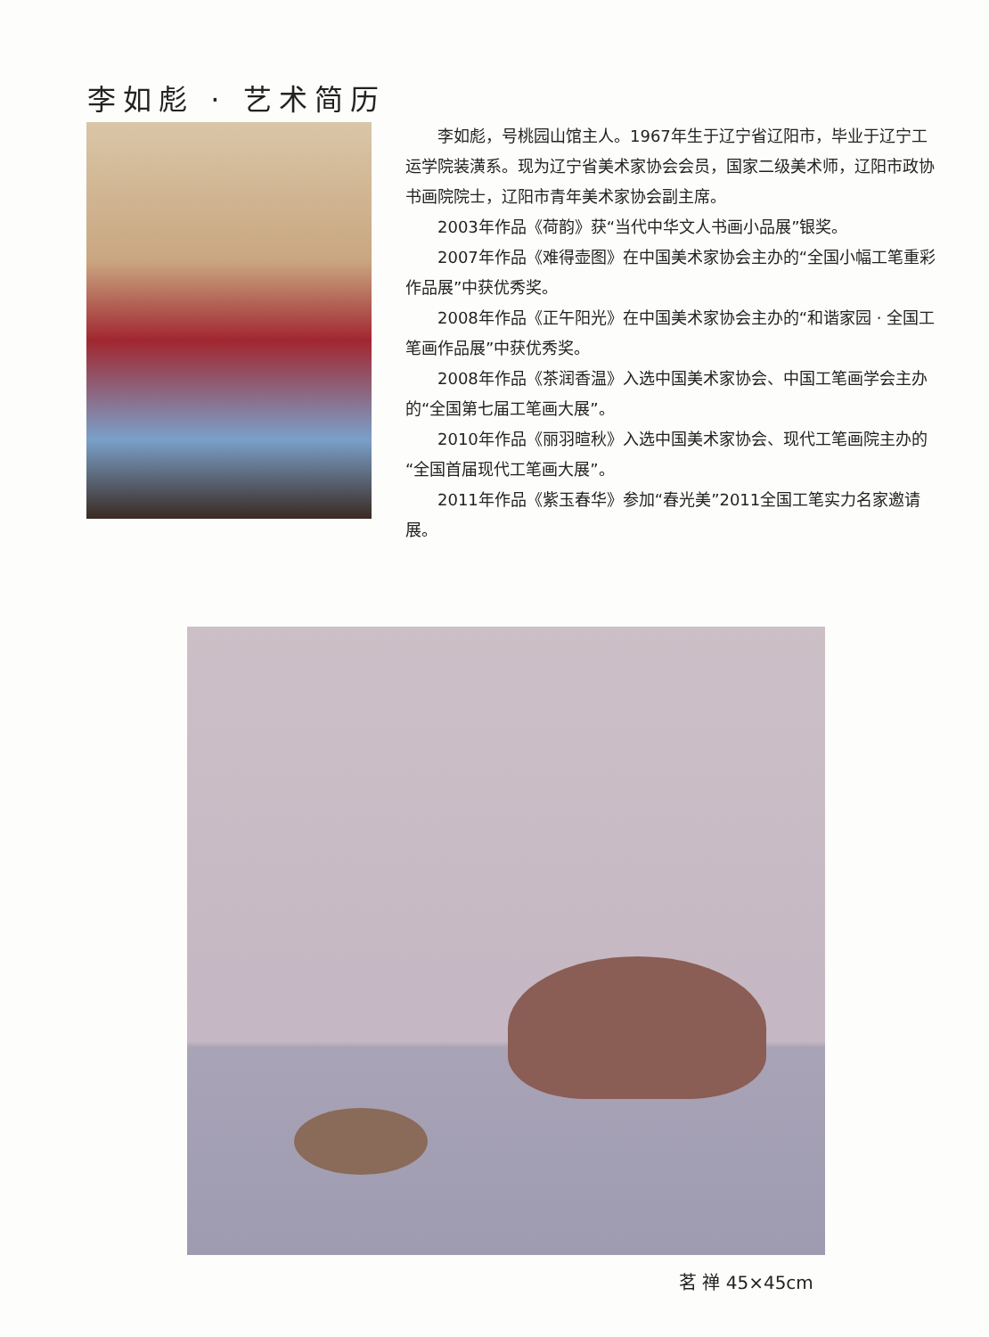李如彪 · 艺术简历
李如彪，号桃园山馆主人。1967年生于辽宁省辽阳市，毕业于辽宁工运学院装潢系。现为辽宁省美术家协会会员，国家二级美术师，辽阳市政协书画院院士，辽阳市青年美术家协会副主席。
2003年作品《荷韵》获“当代中华文人书画小品展”银奖。
2007年作品《难得壶图》在中国美术家协会主办的“全国小幅工笔重彩作品展”中获优秀奖。
2008年作品《正午阳光》在中国美术家协会主办的“和谐家园 · 全国工笔画作品展”中获优秀奖。
2008年作品《茶润香温》入选中国美术家协会、中国工笔画学会主办的“全国第七届工笔画大展”。
2010年作品《丽羽暄秋》入选中国美术家协会、现代工笔画院主办的“全国首届现代工笔画大展”。
2011年作品《紫玉春华》参加“春光美”2011全国工笔实力名家邀请展。
茗 禅 45×45cm